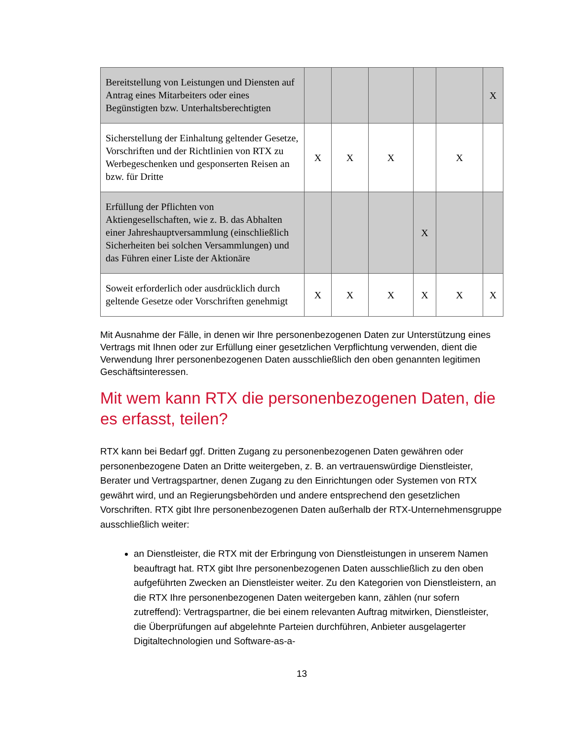| Bereitstellung von Leistungen und Diensten auf Antrag eines Mitarbeiters oder eines Begünstigten bzw. Unterhaltsberechtigten | | | | | | X |
| Sicherstellung der Einhaltung geltender Gesetze, Vorschriften und der Richtlinien von RTX zu Werbegeschenken und gesponserten Reisen an bzw. für Dritte | X | X | X | | X | |
| Erfüllung der Pflichten von Aktiengesellschaften, wie z. B. das Abhalten einer Jahreshauptversammlung (einschließlich Sicherheiten bei solchen Versammlungen) und das Führen einer Liste der Aktionäre | | | | X | | |
| Soweit erforderlich oder ausdrücklich durch geltende Gesetze oder Vorschriften genehmigt | X | X | X | X | X | X |
Mit Ausnahme der Fälle, in denen wir Ihre personenbezogenen Daten zur Unterstützung eines Vertrags mit Ihnen oder zur Erfüllung einer gesetzlichen Verpflichtung verwenden, dient die Verwendung Ihrer personenbezogenen Daten ausschließlich den oben genannten legitimen Geschäftsinteressen.
Mit wem kann RTX die personenbezogenen Daten, die es erfasst, teilen?
RTX kann bei Bedarf ggf. Dritten Zugang zu personenbezogenen Daten gewähren oder personenbezogene Daten an Dritte weitergeben, z. B. an vertrauenswürdige Dienstleister, Berater und Vertragspartner, denen Zugang zu den Einrichtungen oder Systemen von RTX gewährt wird, und an Regierungsbehörden und andere entsprechend den gesetzlichen Vorschriften. RTX gibt Ihre personenbezogenen Daten außerhalb der RTX-Unternehmensgruppe ausschließlich weiter:
an Dienstleister, die RTX mit der Erbringung von Dienstleistungen in unserem Namen beauftragt hat. RTX gibt Ihre personenbezogenen Daten ausschließlich zu den oben aufgeführten Zwecken an Dienstleister weiter. Zu den Kategorien von Dienstleistern, an die RTX Ihre personenbezogenen Daten weitergeben kann, zählen (nur sofern zutreffend): Vertragspartner, die bei einem relevanten Auftrag mitwirken, Dienstleister, die Überprüfungen auf abgelehnte Parteien durchführen, Anbieter ausgelagerter Digitaltechnologien und Software-as-a-
13